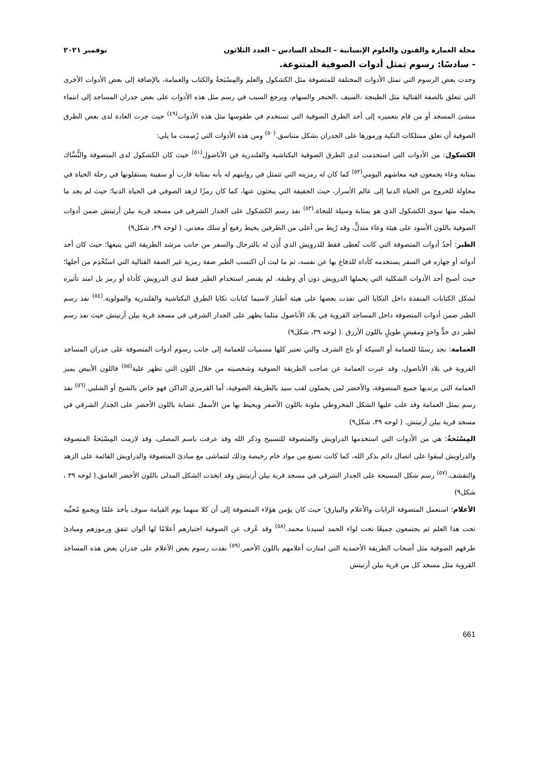مجلة العمارة والفنون والعلوم الإنسانية – المجلد السادس – العدد الثلاثون نوفمبر ٢٠٢١
- سادسًا: رسوم تمثل أدوات الصوفية المتنوعة.
وجدت بعض الرسوم التي تمثل الأدوات المختلفة للمتصوفة مثل الكشكول والعلم والمِسْبَحةُ والكتاب والعمامة، بالإضافة إلى بعض الأدوات الأخرى التي تتعلق بالصفة القتالية مثل الطبنجة ،السيف ،الخنجر والسهام، ويرجع السبب في رسم مثل هذه الأدوات على بعض جدران المساجد إلى انتماء منشئ المسجد أو من قام بتعميره إلى أحد الطرق الصوفية التي تستخدم في طقوسها مثل هذه الأدوات<sup>(٤٩)</sup> حيث جرت العادة لدى بعض الطرق الصوفية أن تعلق ممتلكات التكية ورموزها على الجدران بشكل متناسق.<sup>(٥٠)</sup> ومن هذه الأدوات التي رُسِمت ما يلي:
الكشكول: من الأدوات التي استخدمت لدى الطرق الصوفية البكتاشية والقلندرية في الأناضول<sup>(٥١)</sup> حيث كان الكشكول لدى المتصوفة والنُّسَّاك بمثابة وعاء يجمعون فيه معاشهم اليومي<sup>(٥٢)</sup> كما كان له رمزيته التي تتمثل في روايتهم له بأنه بمثابة قارب أو سفينة يستقلونها في رحلة الحياة في محاولة للخروج من الحياة الدنيا إلى عالم الأسرار، حيث الحقيقة التي يبحثون عنها، كما كان رمزًا لزهد الصوفي في الحياة الدنيا؛ حيث لم يجد ما يحمله منها سوى الكشكول الذي هو بمثابة وسيلة للنجاة.<sup>(٥٣)</sup> نفذ رسم الكشكول على الجدار الشرقي في مسجد قرية بيلن أرتيتش ضمن أدوات الصوفية باللون الأسود على هيئة وعاء متدلٍّ، وقد رُبِط من أعلى من الطرفين بخيط رفيع أو سلك معدني. ( لوحه ٣٩، شكل٩)
الطبر: أحدُ أدوات المتصوفة التي كانت تُعطى فقط للدرويش الذي أُذِن له بالترحال والسفر من جانب مرشد الطريقة التي يتبعها؛ حيث كان أحد أدواته أو جهازه في السفر يستخدمه كأداة للدفاع بها عن نفسه، ثم ما لبث أن اكتسب الطبر صفة رمزية غير الصفة القتالية التي استُخْدِم من أجلها؛ حيث أصبح أحد الأدوات الشكلية التي يحملها الدرويش دون أي وظيفة. لم يقتصر استخدام الطبر فقط لدى الدرويش كأداة أو رمز بل امتد تأثيره لشكل الكتابات المنفذة داخل التكايا التي نفذت بعضها على هيئة أطبار لاسيما كتابات تكايا الطرق البكتاشية والقلندرية والمولوية.<sup>(٥٤)</sup> نفذ رسم الطبر ضمن أدوات المتصوفة داخل المساجد القروية في بلاد الأناضول مثلما يظهر على الجدار الشرقي في مسجد قرية بيلن أرتيتش حيث نفذ رسم لطبر ذي حدٍّ واحدٍ ومقبضٍ طويلٍ باللون الأزرق .( لوحه ٣٩، شكل٩)
العمامة: نجد رسمًا للعمامة أو السيكة أو تاج الشرف والتي تعتبر كلها مسميات للعمامة إلى جانب رسوم أدوات المتصوفة على جدران المساجد القروية في بلاد الأناضول، وقد عبرت العمامة عن صاحب الطريقة الصوفية وشخصيته من خلال اللون التي تظهر علية<sup>(٥٥)</sup> فاللون الأبيض يميز العمامة التي يرتديها جميع المتصوفة، والأخضر لمن يحملون لقب سيد بالطريقة الصوفية، أما القرمزي الداكن فهو خاص بالشيخ أو الشلبي.<sup>(٥٦)</sup> نفذ رسم يمثل العمامة وقد غلب عليها الشكل المخروطي ملونة باللون الأصفر ويحيط بها من الأسفل عصابة باللون الأخضر على الجدار الشرقي في مسجد قرية بيلن أرتيتش. ( لوحه ٣٩، شكل٩)
المِسْبَحةُ: هي من الأدوات التي استخدمها الدراويش والمتصوفة للتسبيح وذكر الله وقد عرفت باسم المصلى، وقد لازمت المِسْبَحةُ المتصوفة والدراويش ليبقوا على اتصال دائم بذكر الله، كما كانت تصنع من مواد خام رخيصة وذلك لتتماشى مع مبادئ المتصوفة والدراويش القائمة على الزهد والتقشف.<sup>(٥٧)</sup> رسم شكل المسبحة على الجدار الشرقي في مسجد قرية بيلن أرتيتش وقد اتخذت الشكل المدلى باللون الأخضر الغامق.( لوحه ٣٩ ، شكل٩)
الأعلام: استعمل المتصوفة الرايات والأعلام والبيارق؛ حيث كان يؤمن هؤلاء المتصوفة إلى أن كلا منهما يوم القيامة سوف يأخذ علمًا ويجمع مُحبِّيه تحت هذا العلم ثم يجتمعون جميعًا تحت لواء الحمد لسيدنا محمد.<sup>(٥٨)</sup> وقد عُرِف عن الصوفية اختيارهم أعلامًا لها ألوان تتفق ورموزهم ومبادئ طرقهم الصوفية مثل أصحاب الطريقة الأحمدية التي امتازت أعلامهم باللون الأحمر.<sup>(٥٩)</sup> نفذت رسوم بعض الأعلام على جدران بعض هذه المساجد القروية مثل مسجد كل من قرية بيلن أرتيتش
661